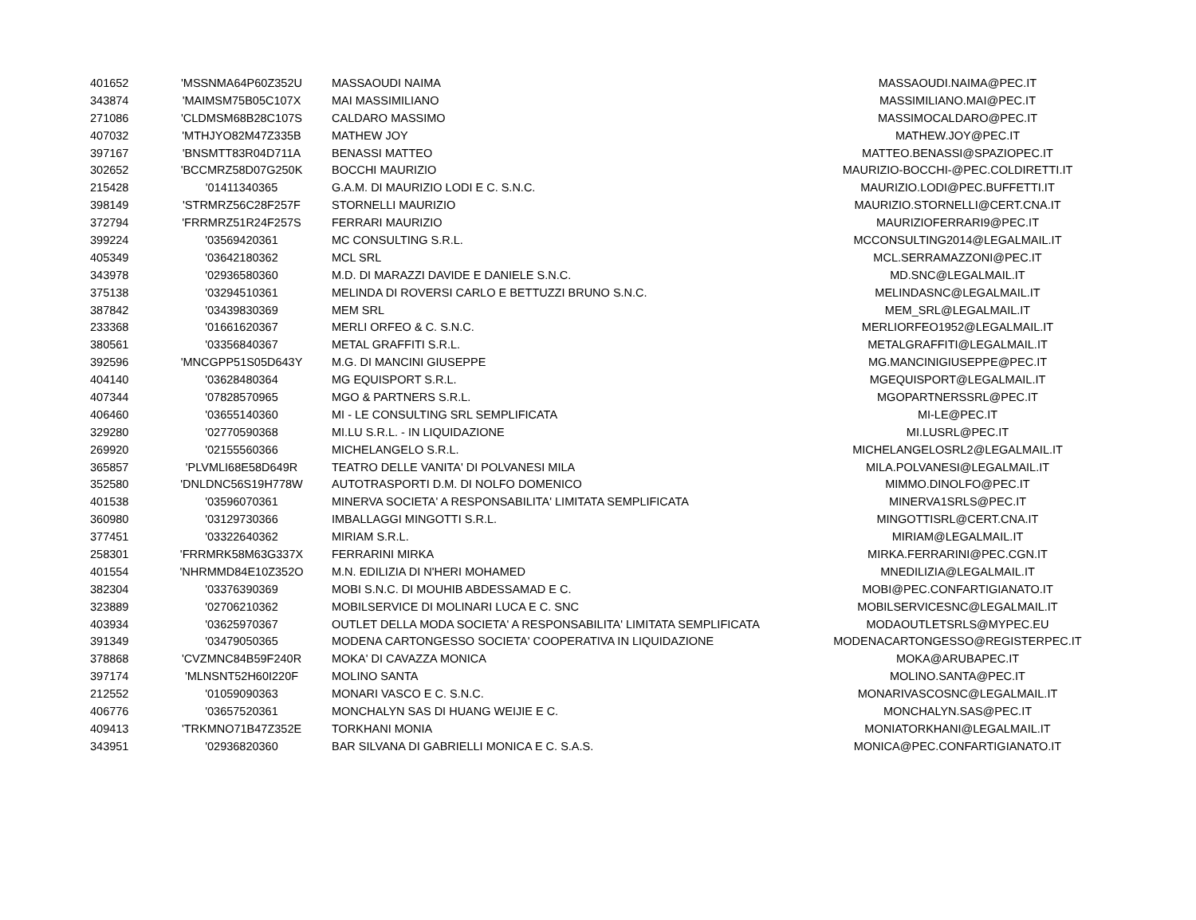| 401652 | 'MSSNMA64P60Z352U | MASSAOUDI NAIMA | MASSAOUDI.NAIMA@PEC.IT |
| 343874 | 'MAIMSM75B05C107X | MAI MASSIMILIANO | MASSIMILIANO.MAI@PEC.IT |
| 271086 | 'CLDMSM68B28C107S | CALDARO MASSIMO | MASSIMOCALDARO@PEC.IT |
| 407032 | 'MTHJYO82M47Z335B | MATHEW JOY | MATHEW.JOY@PEC.IT |
| 397167 | 'BNSMTT83R04D711A | BENASSI MATTEO | MATTEO.BENASSI@SPAZIOPEC.IT |
| 302652 | 'BCCMRZ58D07G250K | BOCCHI MAURIZIO | MAURIZIO-BOCCHI-@PEC.COLDIRETTI.IT |
| 215428 | '01411340365 | G.A.M. DI MAURIZIO LODI E C. S.N.C. | MAURIZIO.LODI@PEC.BUFFETTI.IT |
| 398149 | 'STRMRZ56C28F257F | STORNELLI MAURIZIO | MAURIZIO.STORNELLI@CERT.CNA.IT |
| 372794 | 'FRRMRZ51R24F257S | FERRARI MAURIZIO | MAURIZIOFERRARI9@PEC.IT |
| 399224 | '03569420361 | MC CONSULTING S.R.L. | MCCONSULTING2014@LEGALMAIL.IT |
| 405349 | '03642180362 | MCL SRL | MCL.SERRAMAZZONI@PEC.IT |
| 343978 | '02936580360 | M.D. DI MARAZZI DAVIDE E DANIELE S.N.C. | MD.SNC@LEGALMAIL.IT |
| 375138 | '03294510361 | MELINDA DI ROVERSI CARLO E BETTUZZI BRUNO S.N.C. | MELINDASNC@LEGALMAIL.IT |
| 387842 | '03439830369 | MEM SRL | MEM_SRL@LEGALMAIL.IT |
| 233368 | '01661620367 | MERLI ORFEO & C. S.N.C. | MERLIORFEO1952@LEGALMAIL.IT |
| 380561 | '03356840367 | METAL GRAFFITI S.R.L. | METALGRAFFITI@LEGALMAIL.IT |
| 392596 | 'MNCGPP51S05D643Y | M.G. DI MANCINI GIUSEPPE | MG.MANCINIGIUSEPPE@PEC.IT |
| 404140 | '03628480364 | MG EQUISPORT S.R.L. | MGEQUISPORT@LEGALMAIL.IT |
| 407344 | '07828570965 | MGO & PARTNERS S.R.L. | MGOPARTNERSSRL@PEC.IT |
| 406460 | '03655140360 | MI - LE CONSULTING SRL SEMPLIFICATA | MI-LE@PEC.IT |
| 329280 | '02770590368 | MI.LU S.R.L. - IN LIQUIDAZIONE | MI.LUSRL@PEC.IT |
| 269920 | '02155560366 | MICHELANGELO S.R.L. | MICHELANGELOSRL2@LEGALMAIL.IT |
| 365857 | 'PLVMLI68E58D649R | TEATRO DELLE VANITA' DI POLVANESI MILA | MILA.POLVANESI@LEGALMAIL.IT |
| 352580 | 'DNLDNC56S19H778W | AUTOTRASPORTI D.M. DI NOLFO DOMENICO | MIMMO.DINOLFO@PEC.IT |
| 401538 | '03596070361 | MINERVA SOCIETA' A RESPONSABILITA' LIMITATA SEMPLIFICATA | MINERVA1SRLS@PEC.IT |
| 360980 | '03129730366 | IMBALLAGGI MINGOTTI S.R.L. | MINGOTTISRL@CERT.CNA.IT |
| 377451 | '03322640362 | MIRIAM S.R.L. | MIRIAM@LEGALMAIL.IT |
| 258301 | 'FRRMRK58M63G337X | FERRARINI MIRKA | MIRKA.FERRARINI@PEC.CGN.IT |
| 401554 | 'NHRMMD84E10Z352O | M.N. EDILIZIA DI N'HERI MOHAMED | MNEDILIZIA@LEGALMAIL.IT |
| 382304 | '03376390369 | MOBI S.N.C. DI MOUHIB ABDESSAMAD E C. | MOBI@PEC.CONFARTIGIANATO.IT |
| 323889 | '02706210362 | MOBILSERVICE DI MOLINARI LUCA E C. SNC | MOBILSERVICESNC@LEGALMAIL.IT |
| 403934 | '03625970367 | OUTLET DELLA MODA SOCIETA' A RESPONSABILITA' LIMITATA SEMPLIFICATA | MODAOUTLETSRLS@MYPEC.EU |
| 391349 | '03479050365 | MODENA CARTONGESSO SOCIETA' COOPERATIVA IN LIQUIDAZIONE | MODENACARTONGESSO@REGISTERPEC.IT |
| 378868 | 'CVZMNC84B59F240R | MOKA' DI CAVAZZA MONICA | MOKA@ARUBAPEC.IT |
| 397174 | 'MLNSNT52H60I220F | MOLINO SANTA | MOLINO.SANTA@PEC.IT |
| 212552 | '01059090363 | MONARI VASCO E C. S.N.C. | MONARIVASCOSNC@LEGALMAIL.IT |
| 406776 | '03657520361 | MONCHALYN SAS DI HUANG WEIJIE E C. | MONCHALYN.SAS@PEC.IT |
| 409413 | 'TRKMNO71B47Z352E | TORKHANI MONIA | MONIATORKHANI@LEGALMAIL.IT |
| 343951 | '02936820360 | BAR SILVANA DI GABRIELLI MONICA E C. S.A.S. | MONICA@PEC.CONFARTIGIANATO.IT |